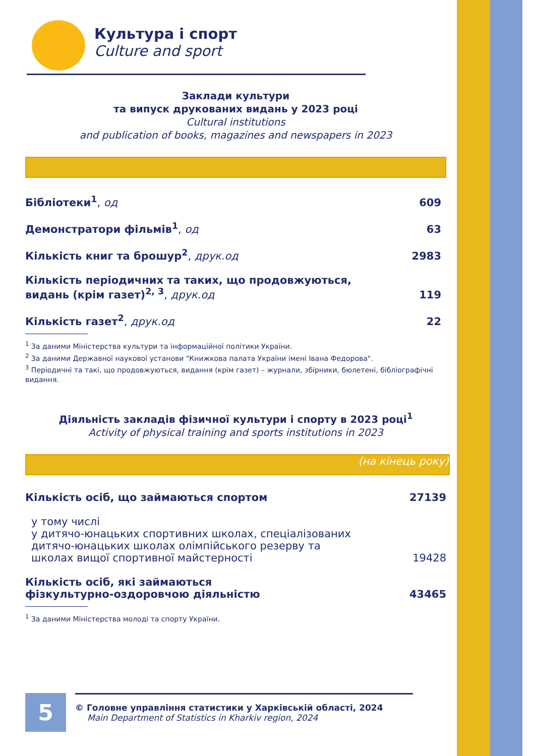Культура і спорт
Culture and sport
Заклади культури
та випуск друкованих видань у 2023 році
Cultural institutions
and publication of books, magazines and newspapers in 2023
| Бібліотеки<sup>1</sup> , од | 609 |
| Демонстратори фільмів<sup>1</sup> , од | 63 |
| Кількість книг та брошур<sup>2</sup> , друк.од | 2983 |
| Кількість періодичних та таких, що продовжуються, видань (крім газет)<sup>2, 3</sup> , друк.од | 119 |
| Кількість газет<sup>2</sup> , друк.од | 22 |
<sup>1</sup> За даними Міністерства культури та інформаційної політики України.
<sup>2</sup> За даними Державної наукової установи "Книжкова палата України імені Івана Федорова".
<sup>3</sup> Періодичні та такі, що продовжуються, видання (крім газет) – журнали, збірники, бюлетені, бібліографічні видання.
Діяльність закладів фізичної культури і спорту в 2023 році<sup>1</sup>
Activity of physical training and sports institutions in 2023
(на кінець року)
| Кількість осіб, що займаються спортом | 27139 |
| у тому числі у дитячо-юнацьких спортивних школах, спеціалізованих дитячо-юнацьких школах олімпійського резерву та школах вищої спортивної майстерності | 19428 |
| Кількість осіб, які займаються фізкультурно-оздоровчою діяльністю | 43465 |
<sup>1</sup> За даними Міністерства молоді та спорту України.
5
© Головне управління статистики у Харківській області, 2024
Main Department of Statistics in Kharkiv region, 2024